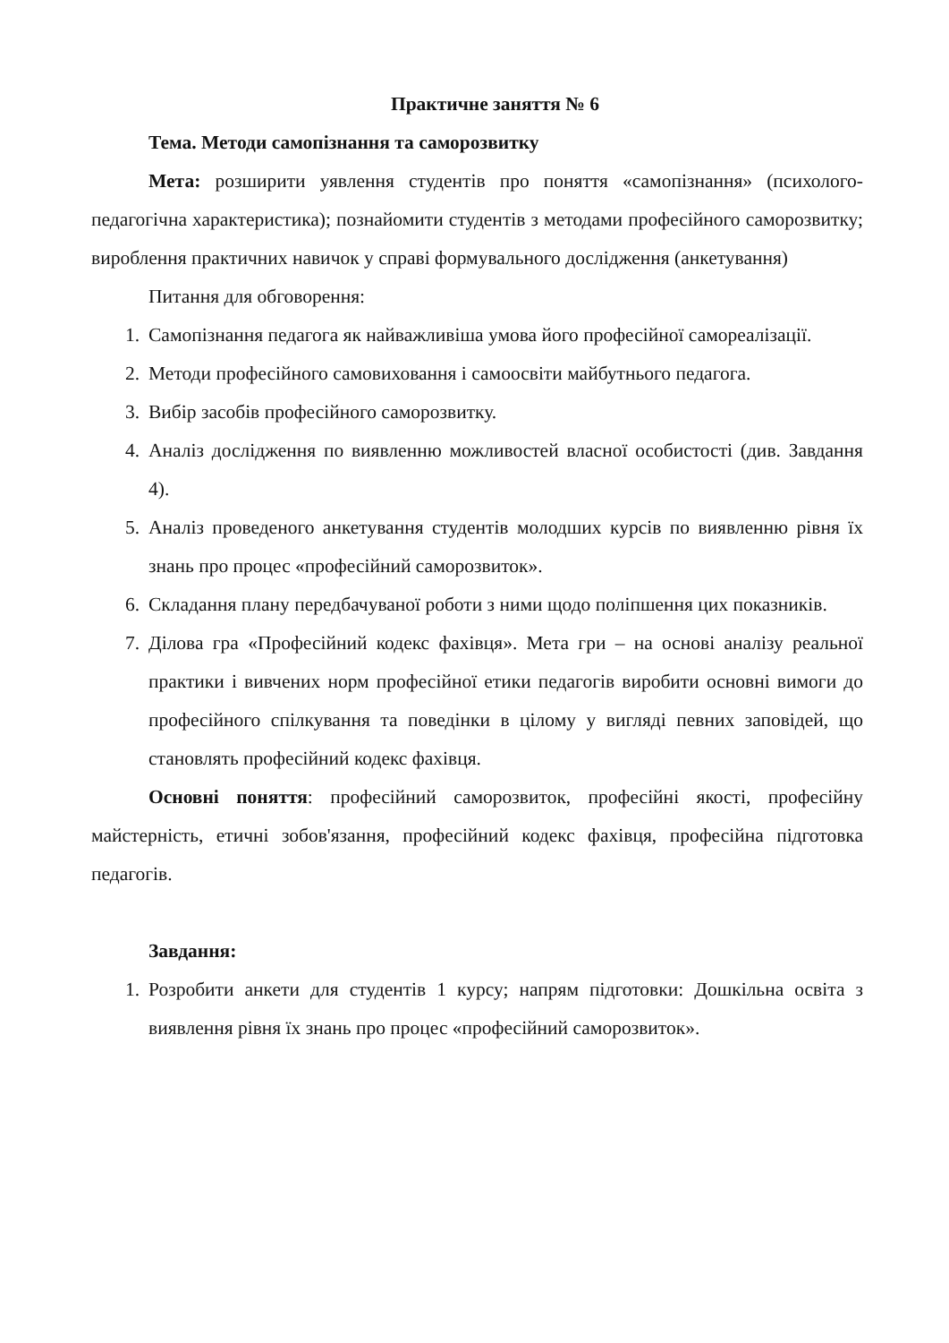Практичне заняття № 6
Тема. Методи самопізнання та саморозвитку
Мета: розширити уявлення студентів про поняття «самопізнання» (психолого-педагогічна характеристика); познайомити студентів з методами професійного саморозвитку; вироблення практичних навичок у справі формувального дослідження (анкетування)
Питання для обговорення:
1. Самопізнання педагога як найважливіша умова його професійної самореалізації.
2. Методи професійного самовиховання і самоосвіти майбутнього педагога.
3. Вибір засобів професійного саморозвитку.
4. Аналіз дослідження по виявленню можливостей власної особистості (див. Завдання 4).
5. Аналіз проведеного анкетування студентів молодших курсів по виявленню рівня їх знань про процес «професійний саморозвиток».
6. Складання плану передбачуваної роботи з ними щодо поліпшення цих показників.
7. Ділова гра «Професійний кодекс фахівця». Мета гри – на основі аналізу реальної практики і вивчених норм професійної етики педагогів виробити основні вимоги до професійного спілкування та поведінки в цілому у вигляді певних заповідей, що становлять професійний кодекс фахівця.
Основні поняття: професійний саморозвиток, професійні якості, професійну майстерність, етичні зобов'язання, професійний кодекс фахівця, професійна підготовка педагогів.
Завдання:
1. Розробити анкети для студентів 1 курсу; напрям підготовки: Дошкільна освіта з виявлення рівня їх знань про процес «професійний саморозвиток».